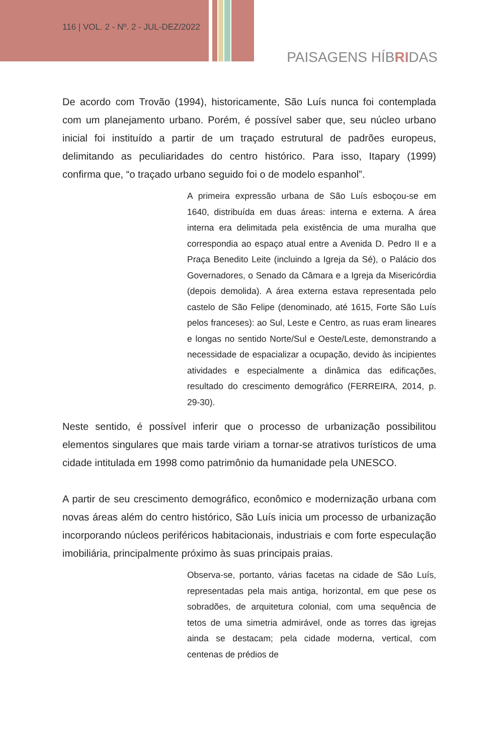116 | VOL. 2 - Nº. 2 - JUL-DEZ/2022
PAISAGENS HÍBRIDAS
De acordo com Trovão (1994), historicamente, São Luís nunca foi contemplada com um planejamento urbano. Porém, é possível saber que, seu núcleo urbano inicial foi instituído a partir de um traçado estrutural de padrões europeus, delimitando as peculiaridades do centro histórico. Para isso, Itapary (1999) confirma que, “o traçado urbano seguido foi o de modelo espanhol”.
A primeira expressão urbana de São Luís esboçou-se em 1640, distribuída em duas áreas: interna e externa. A área interna era delimitada pela existência de uma muralha que correspondia ao espaço atual entre a Avenida D. Pedro II e a Praça Benedito Leite (incluindo a Igreja da Sé), o Palácio dos Governadores, o Senado da Câmara e a Igreja da Misericórdia (depois demolida). A área externa estava representada pelo castelo de São Felipe (denominado, até 1615, Forte São Luís pelos franceses): ao Sul, Leste e Centro, as ruas eram lineares e longas no sentido Norte/Sul e Oeste/Leste, demonstrando a necessidade de espacializar a ocupação, devido às incipientes atividades e especialmente a dinâmica das edificações, resultado do crescimento demográfico (FERREIRA, 2014, p. 29-30).
Neste sentido, é possível inferir que o processo de urbanização possibilitou elementos singulares que mais tarde viriam a tornar-se atrativos turísticos de uma cidade intitulada em 1998 como patrimônio da humanidade pela UNESCO.
A partir de seu crescimento demográfico, econômico e modernização urbana com novas áreas além do centro histórico, São Luís inicia um processo de urbanização incorporando núcleos periféricos habitacionais, industriais e com forte especulação imobiliária, principalmente próximo às suas principais praias.
Observa-se, portanto, várias facetas na cidade de São Luís, representadas pela mais antiga, horizontal, em que pese os sobradões, de arquitetura colonial, com uma sequência de tetos de uma simetria admirável, onde as torres das igrejas ainda se destacam; pela cidade moderna, vertical, com centenas de prédios de